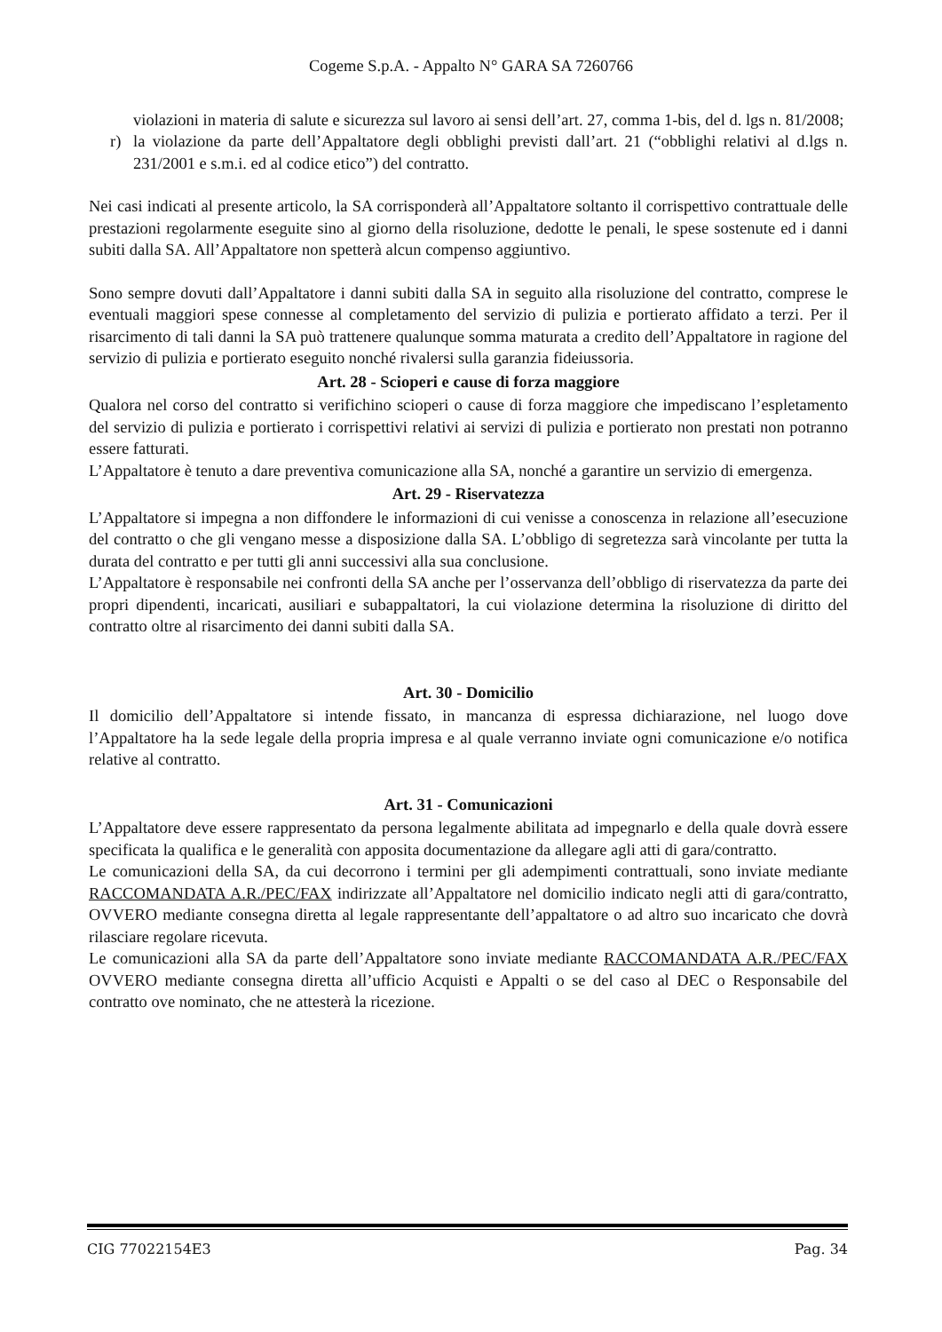Cogeme S.p.A. - Appalto N° GARA SA 7260766
violazioni in materia di salute e sicurezza sul lavoro ai sensi dell’art. 27, comma 1-bis, del d. lgs n. 81/2008;
r) la violazione da parte dell’Appaltatore degli obblighi previsti dall’art. 21 (“obblighi relativi al d.lgs n. 231/2001 e s.m.i. ed al codice etico”) del contratto.
Nei casi indicati al presente articolo, la SA corrisponderà all’Appaltatore soltanto il corrispettivo contrattuale delle prestazioni regolarmente eseguite sino al giorno della risoluzione, dedotte le penali, le spese sostenute ed i danni subiti dalla SA. All’Appaltatore non spetterà alcun compenso aggiuntivo.
Sono sempre dovuti dall’Appaltatore i danni subiti dalla SA in seguito alla risoluzione del contratto, comprese le eventuali maggiori spese connesse al completamento del servizio di pulizia e portierato affidato a terzi. Per il risarcimento di tali danni la SA può trattenere qualunque somma maturata a credito dell’Appaltatore in ragione del servizio di pulizia e portierato eseguito nonché rivalersi sulla garanzia fideiussoria.
Art. 28 - Scioperi e cause di forza maggiore
Qualora nel corso del contratto si verifichino scioperi o cause di forza maggiore che impediscano l’espletamento del servizio di pulizia e portierato i corrispettivi relativi ai servizi di pulizia e portierato non prestati non potranno essere fatturati.
L’Appaltatore è tenuto a dare preventiva comunicazione alla SA, nonché a garantire un servizio di emergenza.
Art. 29 - Riservatezza
L’Appaltatore si impegna a non diffondere le informazioni di cui venisse a conoscenza in relazione all’esecuzione del contratto o che gli vengano messe a disposizione dalla SA. L’obbligo di segretezza sarà vincolante per tutta la durata del contratto e per tutti gli anni successivi alla sua conclusione.
L’Appaltatore è responsabile nei confronti della SA anche per l’osservanza dell’obbligo di riservatezza da parte dei propri dipendenti, incaricati, ausiliari e subappaltatori, la cui violazione determina la risoluzione di diritto del contratto oltre al risarcimento dei danni subiti dalla SA.
Art. 30 - Domicilio
Il domicilio dell’Appaltatore si intende fissato, in mancanza di espressa dichiarazione, nel luogo dove l’Appaltatore ha la sede legale della propria impresa e al quale verranno inviate ogni comunicazione e/o notifica relative al contratto.
Art. 31 - Comunicazioni
L’Appaltatore deve essere rappresentato da persona legalmente abilitata ad impegnarlo e della quale dovrà essere specificata la qualifica e le generalità con apposita documentazione da allegare agli atti di gara/contratto.
Le comunicazioni della SA, da cui decorrono i termini per gli adempimenti contrattuali, sono inviate mediante RACCOMANDATA A.R./PEC/FAX indirizzate all’Appaltatore nel domicilio indicato negli atti di gara/contratto, OVVERO mediante consegna diretta al legale rappresentante dell’appaltatore o ad altro suo incaricato che dovrà rilasciare regolare ricevuta.
Le comunicazioni alla SA da parte dell’Appaltatore sono inviate mediante RACCOMANDATA A.R./PEC/FAX OVVERO mediante consegna diretta all’ufficio Acquisti e Appalti o se del caso al DEC o Responsabile del contratto ove nominato, che ne attesterà la ricezione.
CIG 77022154E3 Pag. 34